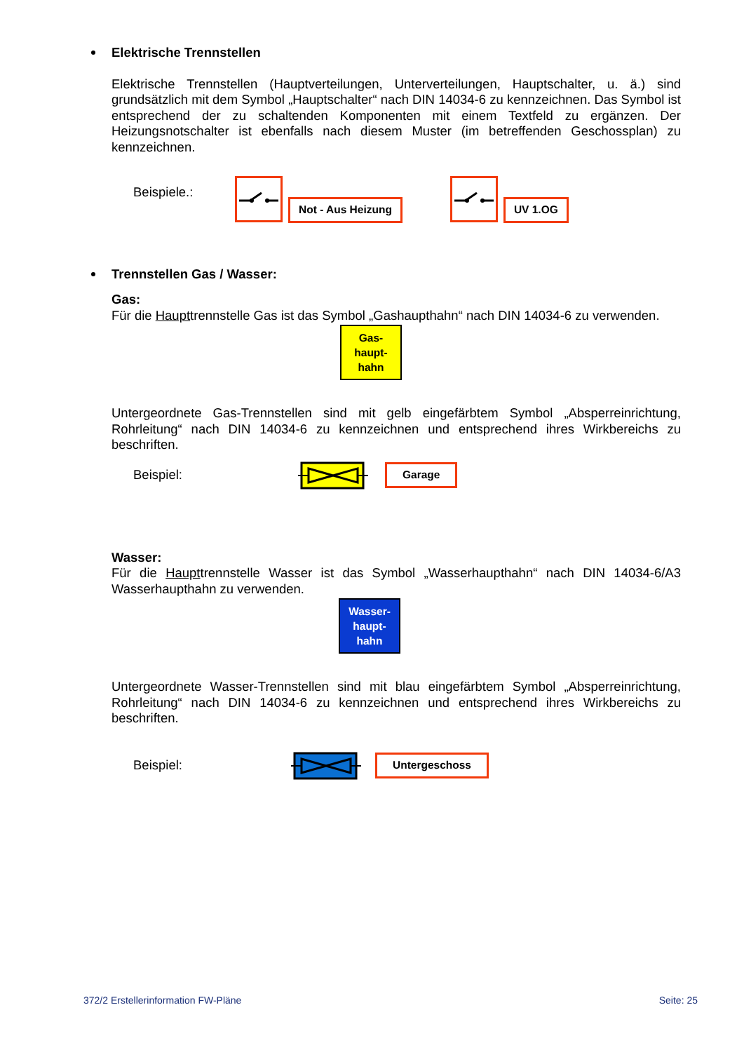Elektrische Trennstellen
Elektrische Trennstellen (Hauptverteilungen, Unterverteilungen, Hauptschalter, u. ä.) sind grundsätzlich mit dem Symbol „Hauptschalter“ nach DIN 14034-6 zu kennzeichnen. Das Symbol ist entsprechend der zu schaltenden Komponenten mit einem Textfeld zu ergänzen. Der Heizungsnotschalter ist ebenfalls nach diesem Muster (im betreffenden Geschossplan) zu kennzeichnen.
Beispiele.:
Not - Aus Heizung UV 1.OG
Trennstellen Gas / Wasser:
Gas:
Für die Haupttrennstelle Gas ist das Symbol „Gashaupthahn“ nach DIN 14034-6 zu verwenden.
Gas-
haupt-
hahn
Untergeordnete Gas-Trennstellen sind mit gelb eingefärbtem Symbol „Absperreinrichtung, Rohrleitung“ nach DIN 14034-6 zu kennzeichnen und entsprechend ihres Wirkbereichs zu beschriften.
Beispiel: Garage
Wasser:
Für die Haupttrennstelle Wasser ist das Symbol „Wasserhaupthahn“ nach DIN 14034-6/A3 Wasserhaupthahn zu verwenden.
Wasser-
haupt-
hahn
Untergeordnete Wasser-Trennstellen sind mit blau eingefärbtem Symbol „Absperreinrichtung, Rohrleitung“ nach DIN 14034-6 zu kennzeichnen und entsprechend ihres Wirkbereichs zu beschriften.
Beispiel: Untergeschoss
372/2 Erstellerinformation FW-Pläne Seite: 25